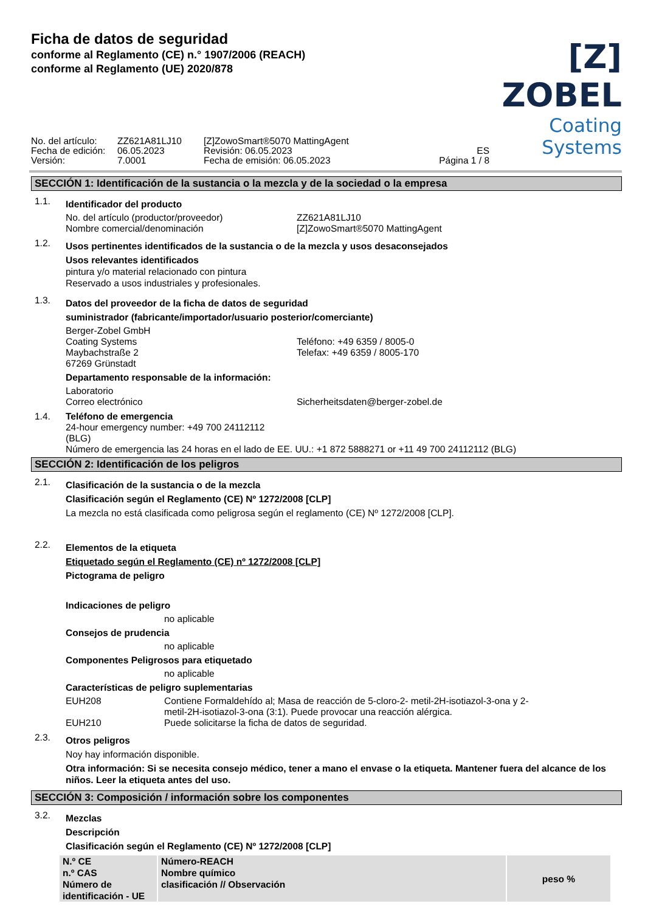Ficha de datos de seguridad
conforme al Reglamento (CE) n.° 1907/2006 (REACH)
conforme al Reglamento (UE) 2020/878
[Z] ZOBEL
Coating Systems
No. del artículo:
Fecha de edición:
Versión:
ZZ621A81LJ10
06.05.2023
7.0001
[Z]ZowoSmart®5070 MattingAgent
Revisión: 06.05.2023
Fecha de emisión: 06.05.2023
ES
Página 1 / 8
SECCIÓN 1: Identificación de la sustancia o la mezcla y de la sociedad o la empresa
1.1.
Identificador del producto
No. del artículo (productor/proveedor)
Nombre comercial/denominación
ZZ621A81LJ10
[Z]ZowoSmart®5070 MattingAgent
1.2.
Usos pertinentes identificados de la sustancia o de la mezcla y usos desaconsejados
Usos relevantes identificados
pintura y/o material relacionado con pintura
Reservado a usos industriales y profesionales.
1.3.
Datos del proveedor de la ficha de datos de seguridad
suministrador (fabricante/importador/usuario posterior/comerciante)
Berger-Zobel GmbH
Coating Systems
Maybachstraße 2
67269 Grünstadt
Teléfono: +49 6359 / 8005-0
Telefax: +49 6359 / 8005-170
Departamento responsable de la información:
Laboratorio
Correo electrónico
Sicherheitsdaten@berger-zobel.de
1.4. Teléfono de emergencia
24-hour emergency number: +49 700 24112112
(BLG)
Número de emergencia las 24 horas en el lado de EE. UU.: +1 872 5888271 or +11 49 700 24112112 (BLG)
SECCIÓN 2: Identificación de los peligros
2.1.
Clasificación de la sustancia o de la mezcla
Clasificación según el Reglamento (CE) Nº 1272/2008 [CLP]
La mezcla no está clasificada como peligrosa según el reglamento (CE) Nº 1272/2008 [CLP].
2.2.
Elementos de la etiqueta
Etiquetado según el Reglamento (CE) nº 1272/2008 [CLP]
Pictograma de peligro
Indicaciones de peligro
no aplicable
Consejos de prudencia
no aplicable
Componentes Peligrosos para etiquetado
no aplicable
Características de peligro suplementarias
EUH208 Contiene Formaldehído al; Masa de reacción de 5-cloro-2- metil-2H-isotiazol-3-ona y 2-
metil-2H-isotiazol-3-ona (3:1). Puede provocar una reacción alérgica.
EUH210 Puede solicitarse la ficha de datos de seguridad.
2.3.
Otros peligros
Noy hay información disponible.
Otra información: Si se necesita consejo médico, tener a mano el envase o la etiqueta. Mantener fuera del alcance de los niños. Leer la etiqueta antes del uso.
SECCIÓN 3: Composición / información sobre los componentes
3.2.
Mezclas
Descripción
Clasificación según el Reglamento (CE) Nº 1272/2008 [CLP]
| N.º CE n.º CAS Número de identificación - UE | Número-REACH Nombre químico clasificación // Observación | peso % |